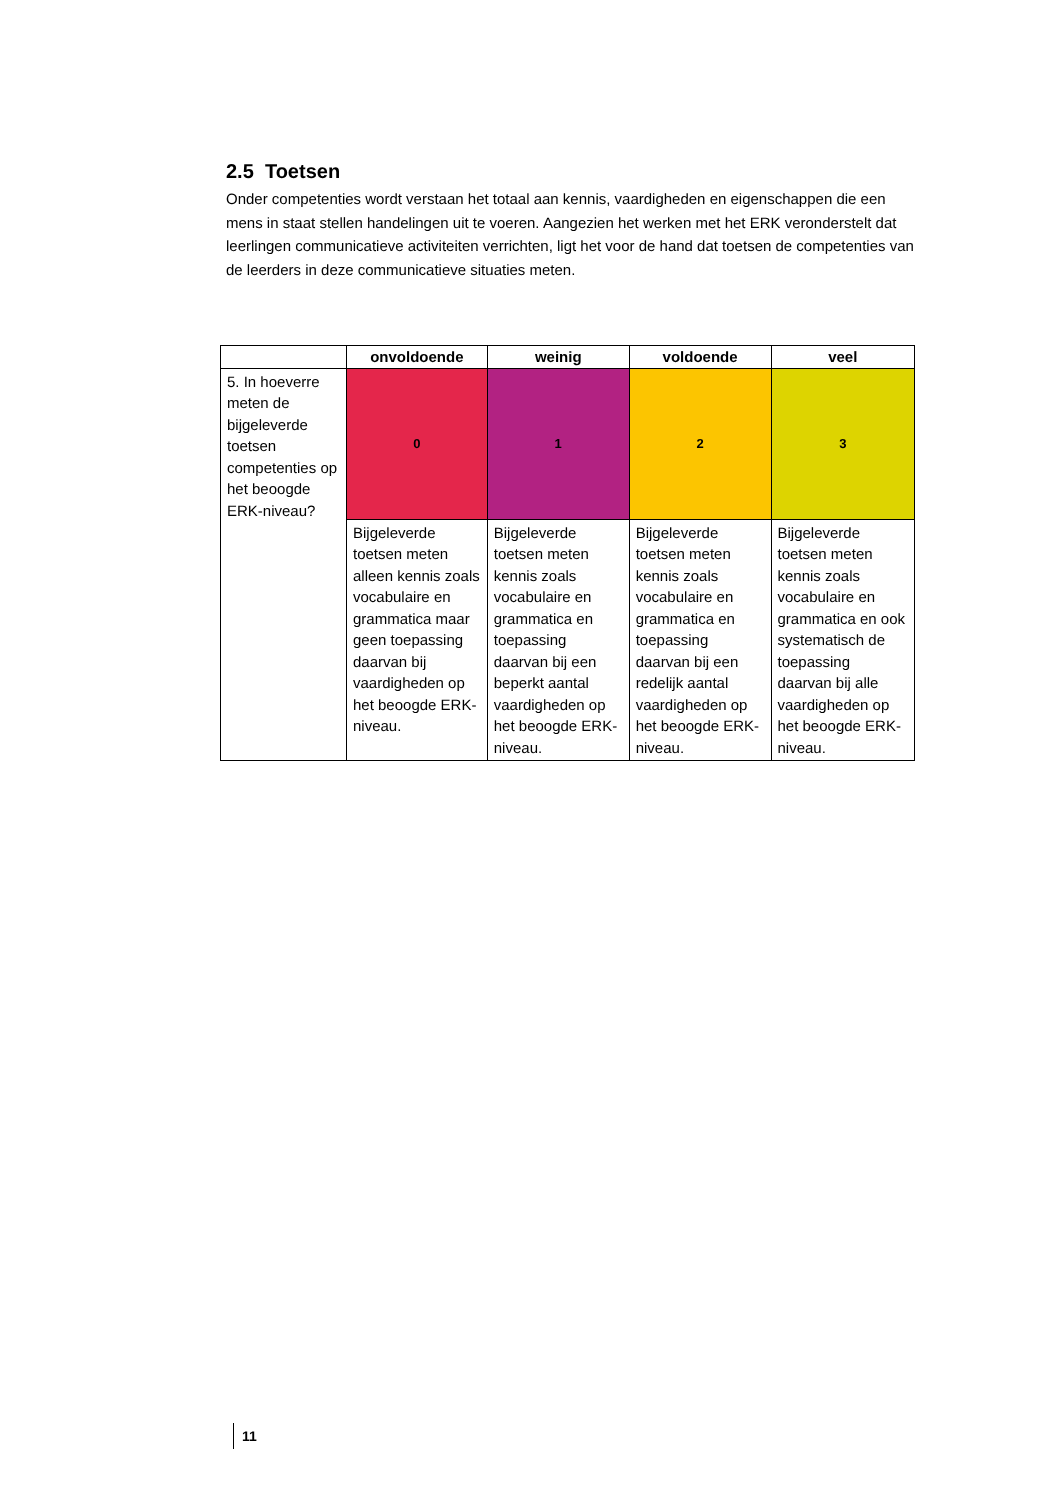2.5 Toetsen
Onder competenties wordt verstaan het totaal aan kennis, vaardigheden en eigenschappen die een mens in staat stellen handelingen uit te voeren. Aangezien het werken met het ERK veronderstelt dat leerlingen communicatieve activiteiten verrichten, ligt het voor de hand dat toetsen de competenties van de leerders in deze communicatieve situaties meten.
| | onvoldoende | weinig | voldoende | veel |
| --- | --- | --- | --- | --- |
| 5. In hoeverre meten de bijgeleverde toetsen competenties op het beoogde ERK-niveau? | 0 | 1 | 2 | 3 |
| | Bijgeleverde toetsen meten alleen kennis zoals vocabulaire en grammatica maar geen toepassing daarvan bij vaardigheden op het beoogde ERK-niveau. | Bijgeleverde toetsen meten kennis zoals vocabulaire en grammatica en toepassing daarvan bij een beperkt aantal vaardigheden op het beoogde ERK-niveau. | Bijgeleverde toetsen meten kennis zoals vocabulaire en grammatica en toepassing daarvan bij een redelijk aantal vaardigheden op het beoogde ERK-niveau. | Bijgeleverde toetsen meten kennis zoals vocabulaire en grammatica en ook systematisch de toepassing daarvan bij alle vaardigheden op het beoogde ERK-niveau. |
11